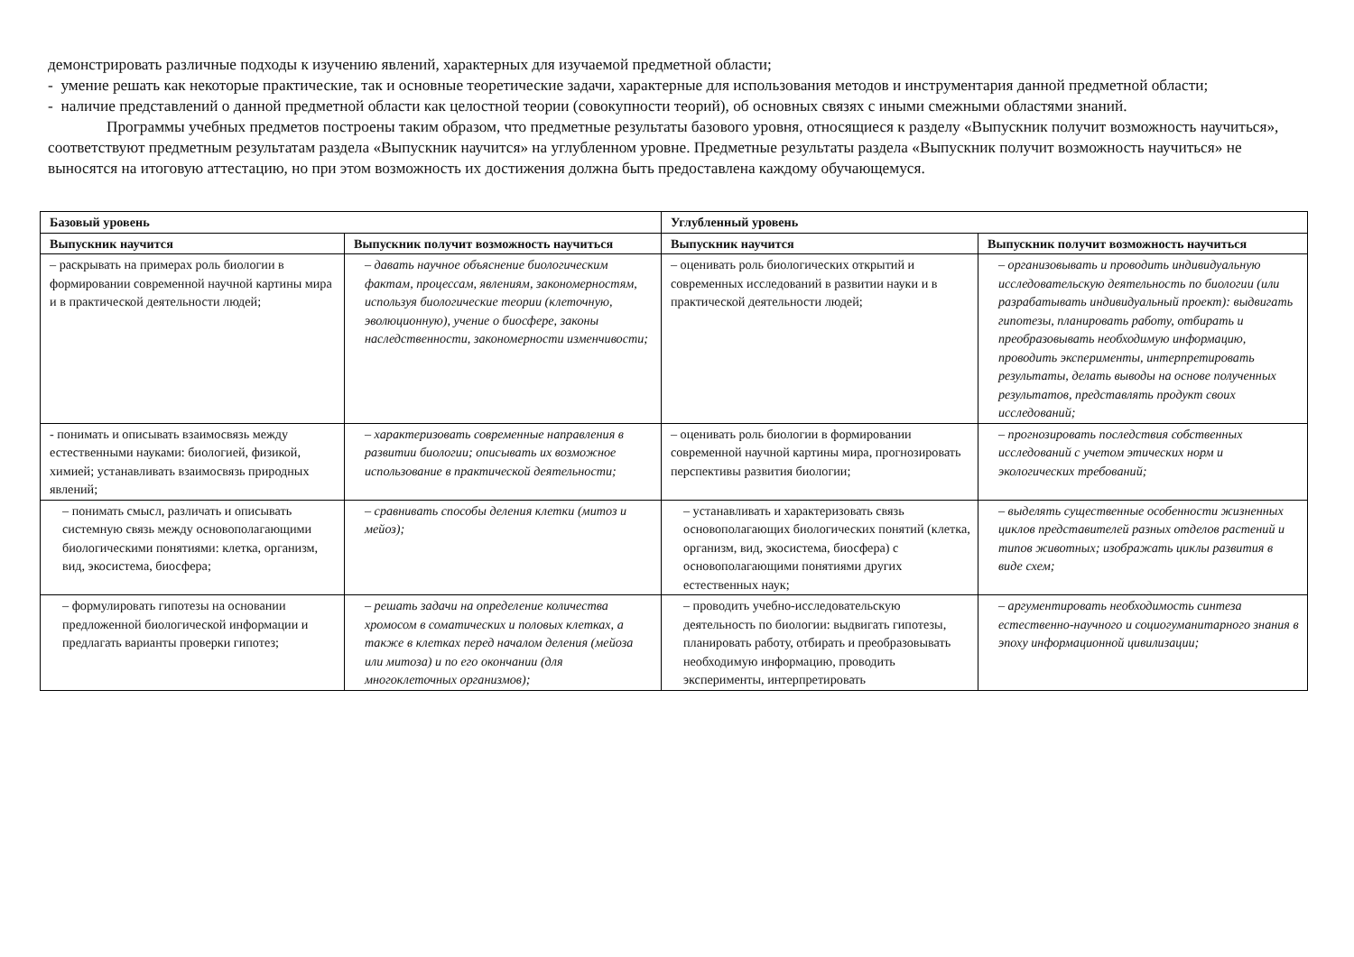демонстрировать различные подходы к изучению явлений, характерных для изучаемой предметной области;
- умение решать как некоторые практические, так и основные теоретические задачи, характерные для использования методов и инструментария данной предметной области;
- наличие представлений о данной предметной области как целостной теории (совокупности теорий), об основных связях с иными смежными областями знаний.
Программы учебных предметов построены таким образом, что предметные результаты базового уровня, относящиеся к разделу «Выпускник получит возможность научиться», соответствуют предметным результатам раздела «Выпускник научится» на углубленном уровне. Предметные результаты раздела «Выпускник получит возможность научиться» не выносятся на итоговую аттестацию, но при этом возможность их достижения должна быть предоставлена каждому обучающемуся.
| Базовый уровень | | Углубленный уровень | |
| --- | --- | --- | --- |
| Выпускник научится | Выпускник получит возможность научиться | Выпускник научится | Выпускник получит возможность научиться |
| – раскрывать на примерах роль биологии в формировании современной научной картины мира и в практической деятельности людей; | – давать научное объяснение биологическим фактам, процессам, явлениям, закономерностям, используя биологические теории (клеточную, эволюционную), учение о биосфере, законы наследственности, закономерности изменчивости; | – оценивать роль биологических открытий и современных исследований в развитии науки и в практической деятельности людей; | – организовывать и проводить индивидуальную исследовательскую деятельность по биологии (или разрабатывать индивидуальный проект): выдвигать гипотезы, планировать работу, отбирать и преобразовывать необходимую информацию, проводить эксперименты, интерпретировать результаты, делать выводы на основе полученных результатов, представлять продукт своих исследований; |
| - понимать и описывать взаимосвязь между естественными науками: биологией, физикой, химией; устанавливать взаимосвязь природных явлений; | – характеризовать современные направления в развитии биологии; описывать их возможное использование в практической деятельности; | – оценивать роль биологии в формировании современной научной картины мира, прогнозировать перспективы развития биологии; | – прогнозировать последствия собственных исследований с учетом этических норм и экологических требований; |
| – понимать смысл, различать и описывать системную связь между основополагающими биологическими понятиями: клетка, организм, вид, экосистема, биосфера; | – сравнивать способы деления клетки (митоз и мейоз); | – устанавливать и характеризовать связь основополагающих биологических понятий (клетка, организм, вид, экосистема, биосфера) с основополагающими понятиями других естественных наук; | – выделять существенные особенности жизненных циклов представителей разных отделов растений и типов животных; изображать циклы развития в виде схем; |
| – формулировать гипотезы на основании предложенной биологической информации и предлагать варианты проверки гипотез; | – решать задачи на определение количества хромосом в соматических и половых клетках, а также в клетках перед началом деления (мейоза или митоза) и по его окончании (для многоклеточных организмов); | – проводить учебно-исследовательскую деятельность по биологии: выдвигать гипотезы, планировать работу, отбирать и преобразовывать необходимую информацию, проводить эксперименты, интерпретировать | – аргументировать необходимость синтеза естественно-научного и социогуманитарного знания в эпоху информационной цивилизации; |